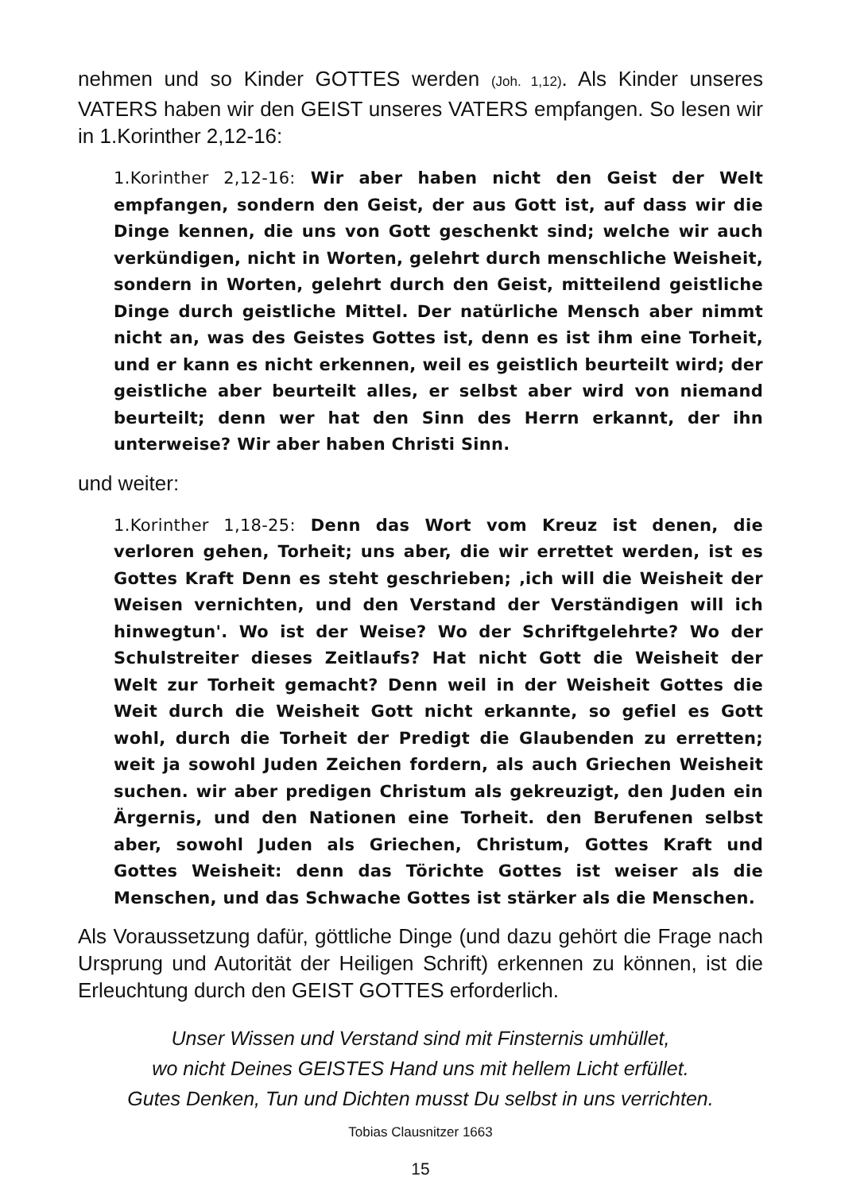nehmen und so Kinder GOTTES werden (Joh. 1,12). Als Kinder unseres VATERS haben wir den GEIST unseres VATERS empfangen. So lesen wir in 1.Korinther 2,12-16:
1.Korinther 2,12-16: Wir aber haben nicht den Geist der Welt empfangen, sondern den Geist, der aus Gott ist, auf dass wir die Dinge kennen, die uns von Gott geschenkt sind; welche wir auch verkündigen, nicht in Worten, gelehrt durch menschliche Weisheit, sondern in Worten, gelehrt durch den Geist, mitteilend geistliche Dinge durch geistliche Mittel. Der natürliche Mensch aber nimmt nicht an, was des Geistes Gottes ist, denn es ist ihm eine Torheit, und er kann es nicht erkennen, weil es geistlich beurteilt wird; der geistliche aber beurteilt alles, er selbst aber wird von niemand beurteilt; denn wer hat den Sinn des Herrn erkannt, der ihn unterweise? Wir aber haben Christi Sinn.
und weiter:
1.Korinther 1,18-25: Denn das Wort vom Kreuz ist denen, die verloren gehen, Torheit; uns aber, die wir errettet werden, ist es Gottes Kraft Denn es steht geschrieben; ‚ich will die Weisheit der Weisen vernichten, und den Verstand der Verständigen will ich hinwegtun'. Wo ist der Weise? Wo der Schriftgelehrte? Wo der Schulstreiter dieses Zeitlaufs? Hat nicht Gott die Weisheit der Welt zur Torheit gemacht? Denn weil in der Weisheit Gottes die Weit durch die Weisheit Gott nicht erkannte, so gefiel es Gott wohl, durch die Torheit der Predigt die Glaubenden zu erretten; weit ja sowohl Juden Zeichen fordern, als auch Griechen Weisheit suchen. wir aber predigen Christum als gekreuzigt, den Juden ein Ärgernis, und den Nationen eine Torheit. den Berufenen selbst aber, sowohl Juden als Griechen, Christum, Gottes Kraft und Gottes Weisheit: denn das Törichte Gottes ist weiser als die Menschen, und das Schwache Gottes ist stärker als die Menschen.
Als Voraussetzung dafür, göttliche Dinge (und dazu gehört die Frage nach Ursprung und Autorität der Heiligen Schrift) erkennen zu können, ist die Erleuchtung durch den GEIST GOTTES erforderlich.
Unser Wissen und Verstand sind mit Finsternis umhüllet,
wo nicht Deines GEISTES Hand uns mit hellem Licht erfüllet.
Gutes Denken, Tun und Dichten musst Du selbst in uns verrichten.
Tobias Clausnitzer 1663
15